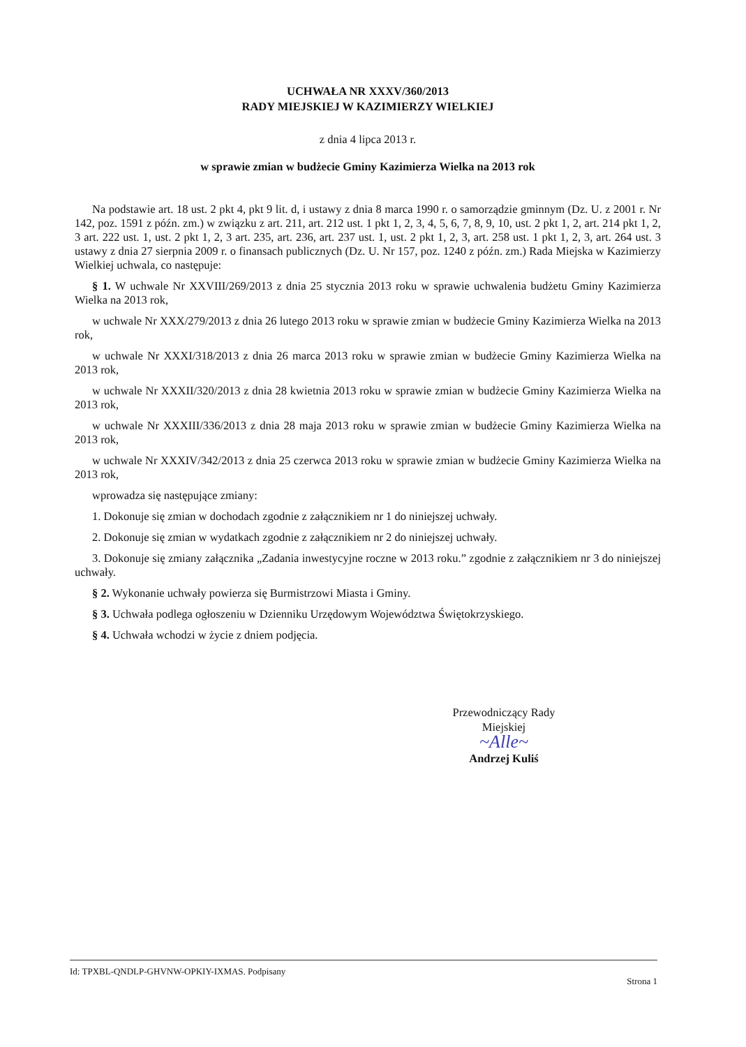UCHWAŁA NR XXXV/360/2013
RADY MIEJSKIEJ W KAZIMIERZY WIELKIEJ
z dnia 4 lipca 2013 r.
w sprawie zmian w budżecie Gminy Kazimierza Wielka na 2013 rok
Na podstawie art. 18 ust. 2 pkt 4, pkt 9 lit. d, i ustawy z dnia 8 marca 1990 r. o samorządzie gminnym (Dz. U. z 2001 r. Nr 142, poz. 1591 z późn. zm.) w związku z art. 211, art. 212 ust. 1 pkt 1, 2, 3, 4, 5, 6, 7, 8, 9, 10, ust. 2 pkt 1, 2, art. 214 pkt 1, 2, 3 art. 222 ust. 1, ust. 2 pkt 1, 2, 3 art. 235, art. 236, art. 237 ust. 1, ust. 2 pkt 1, 2, 3, art. 258 ust. 1 pkt 1, 2, 3, art. 264 ust. 3 ustawy z dnia 27 sierpnia 2009 r. o finansach publicznych (Dz. U. Nr 157, poz. 1240 z późn. zm.) Rada Miejska w Kazimierzy Wielkiej uchwala, co następuje:
§ 1. W uchwale Nr XXVIII/269/2013 z dnia 25 stycznia 2013 roku w sprawie uchwalenia budżetu Gminy Kazimierza Wielka na 2013 rok,
w uchwale Nr XXX/279/2013 z dnia 26 lutego 2013 roku w sprawie zmian w budżecie Gminy Kazimierza Wielka na 2013 rok,
w uchwale Nr XXXI/318/2013 z dnia 26 marca 2013 roku w sprawie zmian w budżecie Gminy Kazimierza Wielka na 2013 rok,
w uchwale Nr XXXII/320/2013 z dnia 28 kwietnia 2013 roku w sprawie zmian w budżecie Gminy Kazimierza Wielka na 2013 rok,
w uchwale Nr XXXIII/336/2013 z dnia 28 maja 2013 roku w sprawie zmian w budżecie Gminy Kazimierza Wielka na 2013 rok,
w uchwale Nr XXXIV/342/2013 z dnia 25 czerwca 2013 roku w sprawie zmian w budżecie Gminy Kazimierza Wielka na 2013 rok,
wprowadza się następujące zmiany:
1. Dokonuje się zmian w dochodach zgodnie z załącznikiem nr 1 do niniejszej uchwały.
2. Dokonuje się zmian w wydatkach zgodnie z załącznikiem nr 2 do niniejszej uchwały.
3. Dokonuje się zmiany załącznika „Zadania inwestycyjne roczne w 2013 roku.” zgodnie z załącznikiem nr 3 do niniejszej uchwały.
§ 2. Wykonanie uchwały powierza się Burmistrzowi Miasta i Gminy.
§ 3. Uchwała podlega ogłoszeniu w Dzienniku Urzędowym Województwa Świętokrzyskiego.
§ 4. Uchwała wchodzi w życie z dniem podjęcia.
Przewodniczący Rady
Miejskiej
~Alle~
Andrzej Kuliś
Id: TPXBL-QNDLP-GHVNW-OPKIY-IXMAS. Podpisany Strona 1